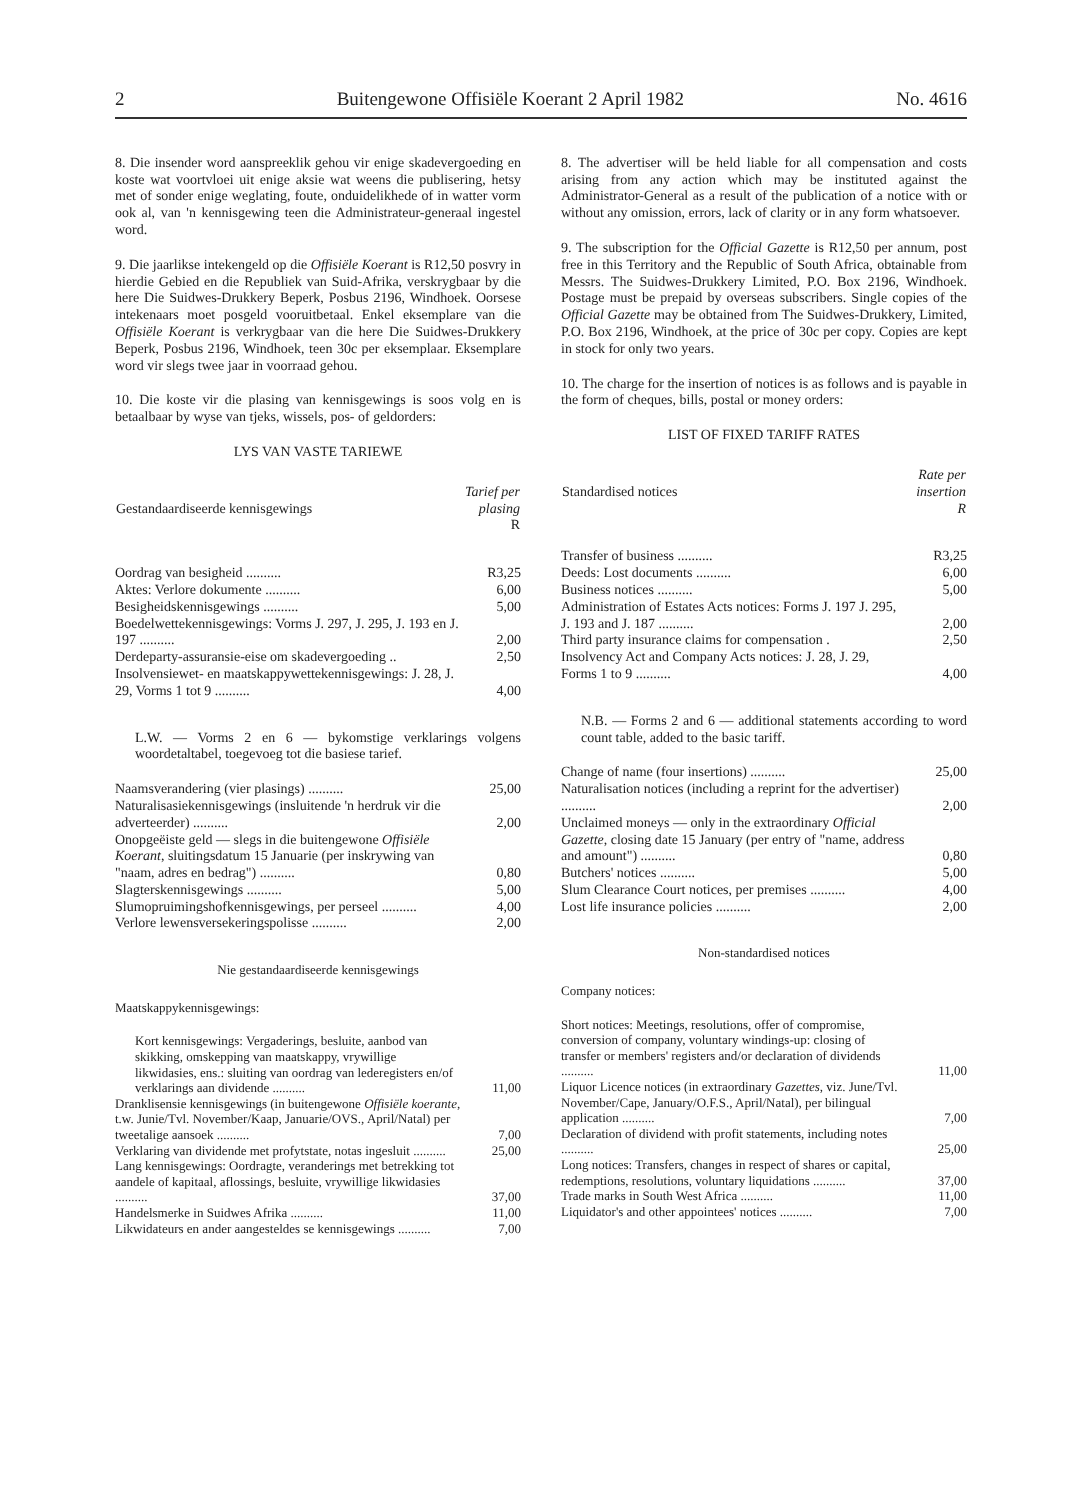2 Buitengewone Offisiële Koerant 2 April 1982 No. 4616
8. Die insender word aanspreeklik gehou vir enige skadevergoeding en koste wat voortvloei uit enige aksie wat weens die publisering, hetsy met of sonder enige weglating, foute, onduidelikhede of in watter vorm ook al, van 'n kennisgewing teen die Administrateur-generaal ingestel word.
9. Die jaarlikse intekengeld op die Offisiële Koerant is R12,50 posvry in hierdie Gebied en die Republiek van Suid-Afrika, verskrygbaar by die here Die Suidwes-Drukkery Beperk, Posbus 2196, Windhoek. Oorsese intekenaars moet posgeld vooruitbetaal. Enkel eksemplare van die Offisiële Koerant is verkrygbaar van die here Die Suidwes-Drukkery Beperk, Posbus 2196, Windhoek, teen 30c per eksemplaar. Eksemplare word vir slegs twee jaar in voorraad gehou.
10. Die koste vir die plasing van kennisgewings is soos volg en is betaalbaar by wyse van tjeks, wissels, pos- of geldorders:
LYS VAN VASTE TARIEWE
| Gestandaardiseerde kennisgewings | Tarief per plasing R |
| --- | --- |
| Oordrag van besigheid .......... | R3,25 |
| Aktes: Verlore dokumente .......... | 6,00 |
| Besigheidskennisgewings .......... | 5,00 |
| Boedelwettekennisgewings: Vorms J. 297, J. 295, J. 193 en J. 197 .......... | 2,00 |
| Derdeparty-assuransie-eise om skadevergoeding .. | 2,50 |
| Insolvensiewet- en maatskappywettekennisgewings: J. 28, J. 29, Vorms 1 tot 9 .......... | 4,00 |
L.W. — Vorms 2 en 6 — bykomstige verklarings volgens woordetaltabel, toegevoeg tot die basiese tarief.
| Naamsverandering (vier plasings) .......... | 25,00 |
| Naturalisasiekennisgewings (insluitende 'n herdruk vir die adverteerder) .......... | 2,00 |
| Onopgeëiste geld — slegs in die buitengewone Offisiële Koerant , sluitingsdatum 15 Januarie (per inskrywing van "naam, adres en bedrag") .......... | 0,80 |
| Slagterskennisgewings .......... | 5,00 |
| Slumopruimingshofkennisgewings, per perseel .......... | 4,00 |
| Verlore lewensversekeringspolisse .......... | 2,00 |
Nie gestandaardiseerde kennisgewings
Maatskappykennisgewings:
| Kort kennisgewings: Vergaderings, besluite, aanbod van skikking, omskepping van maatskappy, vrywillige likwidasies, ens.: sluiting van oordrag van lederegisters en/of verklarings aan dividende .......... | 11,00 |
| Dranklisensie kennisgewings (in buitengewone Offisiële koerante , t.w. Junie/Tvl. November/Kaap, Januarie/OVS., April/Natal) per tweetalige aansoek .......... | 7,00 |
| Verklaring van dividende met profytstate, notas ingesluit .......... | 25,00 |
| Lang kennisgewings: Oordragte, veranderings met betrekking tot aandele of kapitaal, aflossings, besluite, vrywillige likwidasies .......... | 37,00 |
| Handelsmerke in Suidwes Afrika .......... | 11,00 |
| Likwidateurs en ander aangesteldes se kennisgewings .......... | 7,00 |
8. The advertiser will be held liable for all compensation and costs arising from any action which may be instituted against the Administrator-General as a result of the publication of a notice with or without any omission, errors, lack of clarity or in any form whatsoever.
9. The subscription for the Official Gazette is R12,50 per annum, post free in this Territory and the Republic of South Africa, obtainable from Messrs. The Suidwes-Drukkery Limited, P.O. Box 2196, Windhoek. Postage must be prepaid by overseas subscribers. Single copies of the Official Gazette may be obtained from The Suidwes-Drukkery, Limited, P.O. Box 2196, Windhoek, at the price of 30c per copy. Copies are kept in stock for only two years.
10. The charge for the insertion of notices is as follows and is payable in the form of cheques, bills, postal or money orders:
LIST OF FIXED TARIFF RATES
| Standardised notices | Rate per insertion R |
| --- | --- |
| Transfer of business .......... | R3,25 |
| Deeds: Lost documents .......... | 6,00 |
| Business notices .......... | 5,00 |
| Administration of Estates Acts notices: Forms J. 197 J. 295, J. 193 and J. 187 .......... | 2,00 |
| Third party insurance claims for compensation . | 2,50 |
| Insolvency Act and Company Acts notices: J. 28, J. 29, Forms 1 to 9 .......... | 4,00 |
N.B. — Forms 2 and 6 — additional statements according to word count table, added to the basic tariff.
| Change of name (four insertions) .......... | 25,00 |
| Naturalisation notices (including a reprint for the advertiser) .......... | 2,00 |
| Unclaimed moneys — only in the extraordinary Official Gazette , closing date 15 January (per entry of "name, address and amount") .......... | 0,80 |
| Butchers' notices .......... | 5,00 |
| Slum Clearance Court notices, per premises .......... | 4,00 |
| Lost life insurance policies .......... | 2,00 |
Non-standardised notices
Company notices:
| Short notices: Meetings, resolutions, offer of compromise, conversion of company, voluntary windings-up: closing of transfer or members' registers and/or declaration of dividends .......... | 11,00 |
| Liquor Licence notices (in extraordinary Gazettes , viz. June/Tvl. November/Cape, January/O.F.S., April/Natal), per bilingual application .......... | 7,00 |
| Declaration of dividend with profit statements, including notes .......... | 25,00 |
| Long notices: Transfers, changes in respect of shares or capital, redemptions, resolutions, voluntary liquidations .......... | 37,00 |
| Trade marks in South West Africa .......... | 11,00 |
| Liquidator's and other appointees' notices .......... | 7,00 |